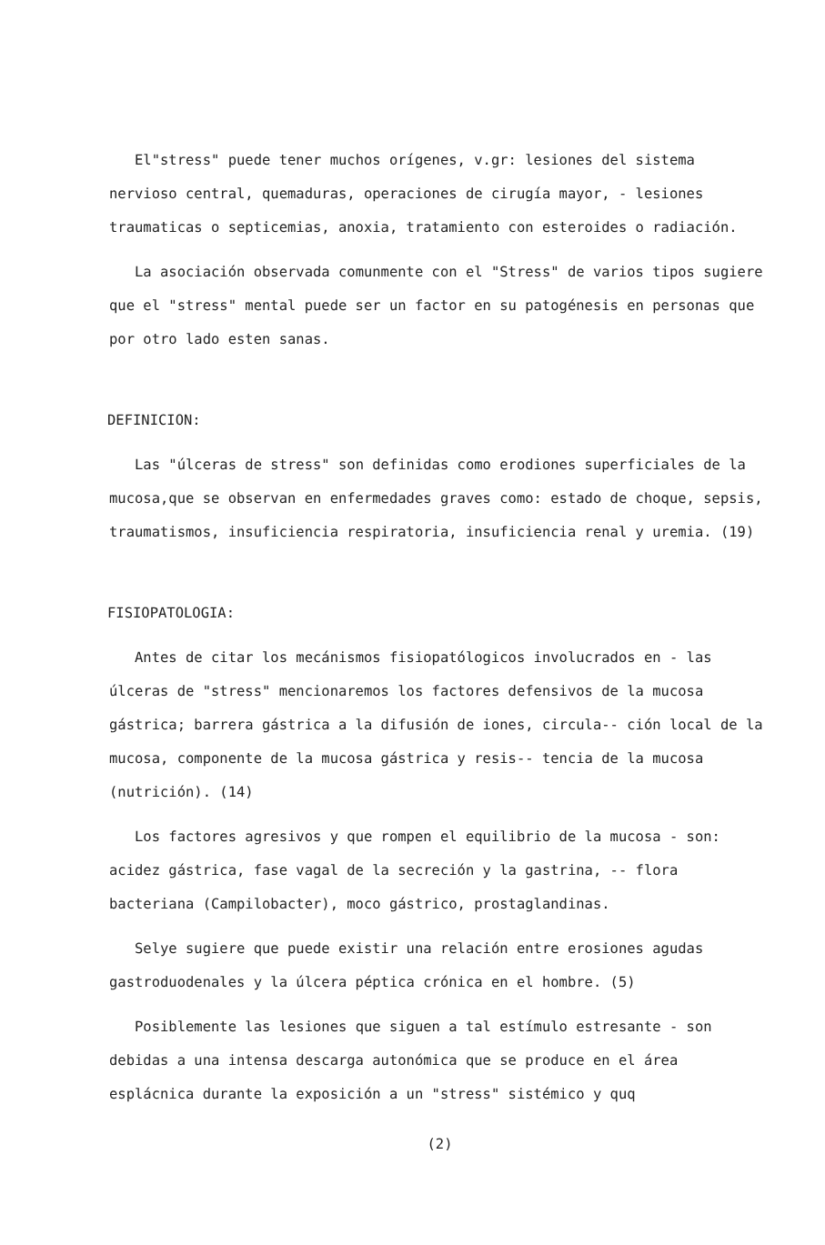El"stress" puede tener muchos orígenes, v.gr: lesiones del sistema nervioso central, quemaduras, operaciones de cirugía mayor, - lesiones traumaticas o septicemias, anoxia, tratamiento con esteroides o radiación.
La asociación observada comunmente con el "Stress" de varios tipos sugiere que el "stress" mental puede ser un factor en su patogénesis en personas que por otro lado esten sanas.
DEFINICION:
Las "úlceras de stress" son definidas como erodiones superficiales de la mucosa,que se observan en enfermedades graves como: estado de choque, sepsis, traumatismos, insuficiencia respiratoria, insuficiencia renal y uremia. (19)
FISIOPATOLOGIA:
Antes de citar los mecánismos fisiopatólogicos involucrados en - las úlceras de "stress" mencionaremos los factores defensivos de la mucosa gástrica; barrera gástrica a la difusión de iones, circula-- ción local de la mucosa, componente de la mucosa gástrica y resis-- tencia de la mucosa (nutrición). (14)
Los factores agresivos y que rompen el equilibrio de la mucosa - son: acidez gástrica, fase vagal de la secreción y la gastrina, -- flora bacteriana (Campilobacter), moco gástrico, prostaglandinas.
Selye sugiere que puede existir una relación entre erosiones agudas gastroduodenales y la úlcera péptica crónica en el hombre. (5)
Posiblemente las lesiones que siguen a tal estímulo estresante - son debidas a una intensa descarga autonómica que se produce en el área esplácnica durante la exposición a un "stress" sistémico y quq
(2)